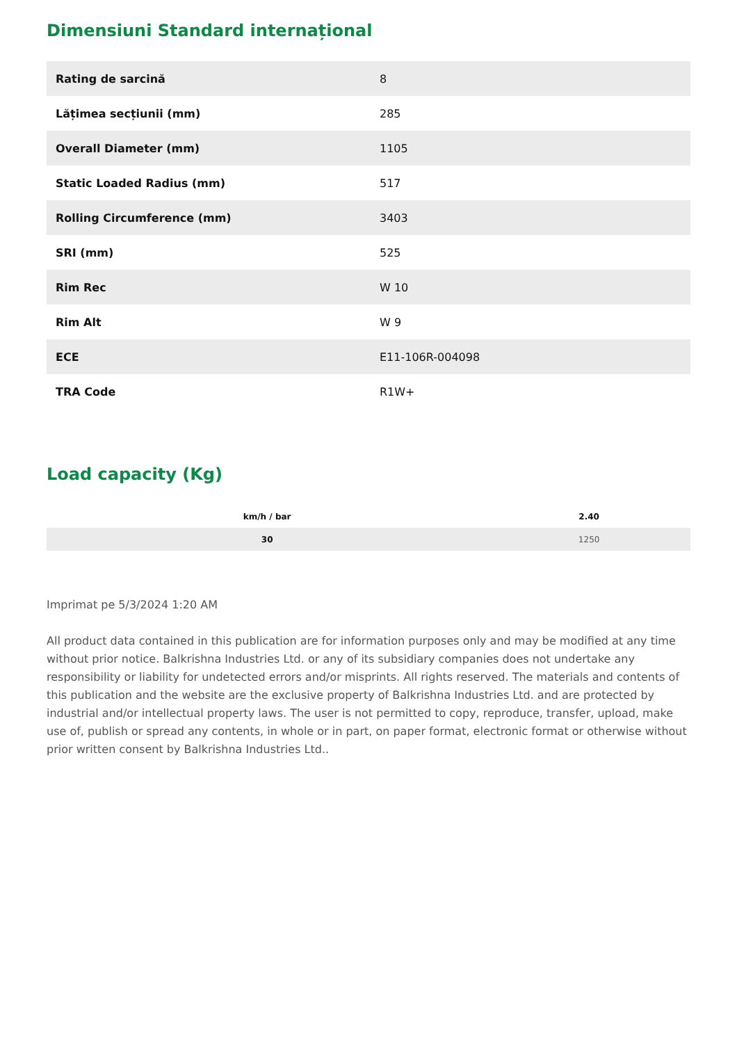Dimensiuni Standard internațional
| Rating de sarcină | 8 |
| Lățimea secțiunii (mm) | 285 |
| Overall Diameter (mm) | 1105 |
| Static Loaded Radius (mm) | 517 |
| Rolling Circumference (mm) | 3403 |
| SRI (mm) | 525 |
| Rim Rec | W 10 |
| Rim Alt | W 9 |
| ECE | E11-106R-004098 |
| TRA Code | R1W+ |
Load capacity (Kg)
| km/h / bar | 2.40 |
| --- | --- |
| 30 | 1250 |
Imprimat pe 5/3/2024 1:20 AM
All product data contained in this publication are for information purposes only and may be modified at any time without prior notice. Balkrishna Industries Ltd. or any of its subsidiary companies does not undertake any responsibility or liability for undetected errors and/or misprints. All rights reserved. The materials and contents of this publication and the website are the exclusive property of Balkrishna Industries Ltd. and are protected by industrial and/or intellectual property laws. The user is not permitted to copy, reproduce, transfer, upload, make use of, publish or spread any contents, in whole or in part, on paper format, electronic format or otherwise without prior written consent by Balkrishna Industries Ltd..